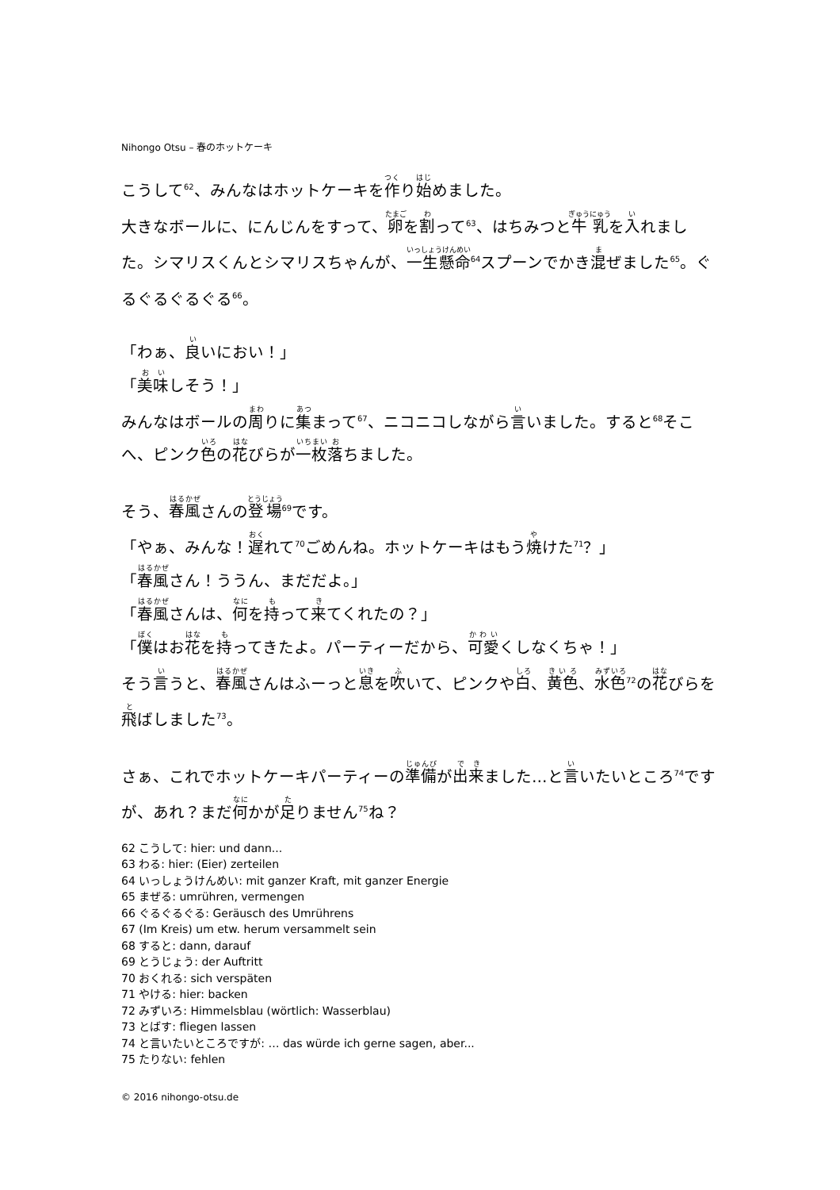Nihongo Otsu – 春のホットケーキ
こうして<sup>62</sup>、みんなはホットケーキを作り始めました。
大きなボールに、にんじんをすって、卵を割って<sup>63</sup>、はちみつと牛乳を入れました。シマリスくんとシマリスちゃんが、一生懸命<sup>64</sup>スプーンでかき混ぜました<sup>65</sup>。ぐるぐるぐるぐる<sup>66</sup>。
「わぁ、良いにおい！」
「美味しそう！」
みんなはボールの周りに集まって<sup>67</sup>、ニコニコしながら言いました。すると<sup>68</sup>そこへ、ピンク色の花びらが一枚落ちました。
そう、春風さんの登場<sup>69</sup>です。
「やぁ、みんな！遅れて<sup>70</sup>ごめんね。ホットケーキはもう焼けた<sup>71</sup>？」
「春風さん！ううん、まだだよ。」
「春風さんは、何を持って来てくれたの？」
「僕はお花を持ってきたよ。パーティーだから、可愛くしなくちゃ！」
そう言うと、春風さんはふーっと息を吹いて、ピンクや白、黄色、水色<sup>72</sup>の花びらを飛ばしました<sup>73</sup>。
さぁ、これでホットケーキパーティーの準備が出来ました…と言いたいところ<sup>74</sup>ですが、あれ？まだ何かが足りません<sup>75</sup>ね？
62 こうして: hier: und dann...
63 わる: hier: (Eier) zerteilen
64 いっしょうけんめい: mit ganzer Kraft, mit ganzer Energie
65 まぜる: umrühren, vermengen
66 ぐるぐるぐる: Geräusch des Umrührens
67 (Im Kreis) um etw. herum versammelt sein
68 すると: dann, darauf
69 とうじょう: der Auftritt
70 おくれる: sich verspäten
71 やける: hier: backen
72 みずいろ: Himmelsblau (wörtlich: Wasserblau)
73 とばす: fliegen lassen
74 と言いたいところですが: … das würde ich gerne sagen, aber...
75 たりない: fehlen
© 2016 nihongo-otsu.de